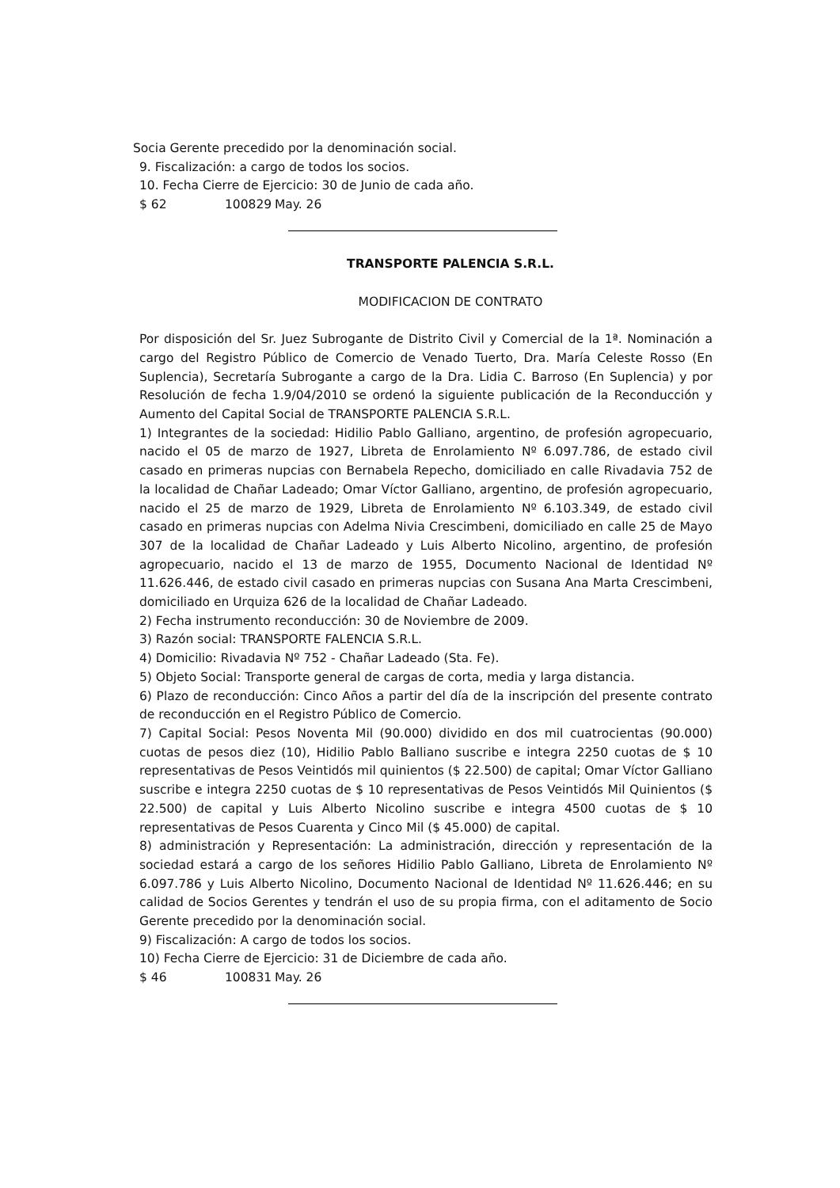Socia Gerente precedido por la denominación social.
9. Fiscalización: a cargo de todos los socios.
10. Fecha Cierre de Ejercicio: 30 de Junio de cada año.
$ 62 100829 May. 26
TRANSPORTE PALENCIA S.R.L.
MODIFICACION DE CONTRATO
Por disposición del Sr. Juez Subrogante de Distrito Civil y Comercial de la 1ª. Nominación a cargo del Registro Público de Comercio de Venado Tuerto, Dra. María Celeste Rosso (En Suplencia), Secretaría Subrogante a cargo de la Dra. Lidia C. Barroso (En Suplencia) y por Resolución de fecha 1.9/04/2010 se ordenó la siguiente publicación de la Reconducción y Aumento del Capital Social de TRANSPORTE PALENCIA S.R.L.
1) Integrantes de la sociedad: Hidilio Pablo Galliano, argentino, de profesión agropecuario, nacido el 05 de marzo de 1927, Libreta de Enrolamiento Nº 6.097.786, de estado civil casado en primeras nupcias con Bernabela Repecho, domiciliado en calle Rivadavia 752 de la localidad de Chañar Ladeado; Omar Víctor Galliano, argentino, de profesión agropecuario, nacido el 25 de marzo de 1929, Libreta de Enrolamiento Nº 6.103.349, de estado civil casado en primeras nupcias con Adelma Nivia Crescimbeni, domiciliado en calle 25 de Mayo 307 de la localidad de Chañar Ladeado y Luis Alberto Nicolino, argentino, de profesión agropecuario, nacido el 13 de marzo de 1955, Documento Nacional de Identidad Nº 11.626.446, de estado civil casado en primeras nupcias con Susana Ana Marta Crescimbeni, domiciliado en Urquiza 626 de la localidad de Chañar Ladeado.
2) Fecha instrumento reconducción: 30 de Noviembre de 2009.
3) Razón social: TRANSPORTE FALENCIA S.R.L.
4) Domicilio: Rivadavia Nº 752 - Chañar Ladeado (Sta. Fe).
5) Objeto Social: Transporte general de cargas de corta, media y larga distancia.
6) Plazo de reconducción: Cinco Años a partir del día de la inscripción del presente contrato de reconducción en el Registro Público de Comercio.
7) Capital Social: Pesos Noventa Mil (90.000) dividido en dos mil cuatrocientas (90.000) cuotas de pesos diez (10), Hidilio Pablo Balliano suscribe e integra 2250 cuotas de $ 10 representativas de Pesos Veintidós mil quinientos ($ 22.500) de capital; Omar Víctor Galliano suscribe e integra 2250 cuotas de $ 10 representativas de Pesos Veintidós Mil Quinientos ($ 22.500) de capital y Luis Alberto Nicolino suscribe e integra 4500 cuotas de $ 10 representativas de Pesos Cuarenta y Cinco Mil ($ 45.000) de capital.
8) administración y Representación: La administración, dirección y representación de la sociedad estará a cargo de los señores Hidilio Pablo Galliano, Libreta de Enrolamiento Nº 6.097.786 y Luis Alberto Nicolino, Documento Nacional de Identidad Nº 11.626.446; en su calidad de Socios Gerentes y tendrán el uso de su propia firma, con el aditamento de Socio Gerente precedido por la denominación social.
9) Fiscalización: A cargo de todos los socios.
10) Fecha Cierre de Ejercicio: 31 de Diciembre de cada año.
$ 46 100831 May. 26